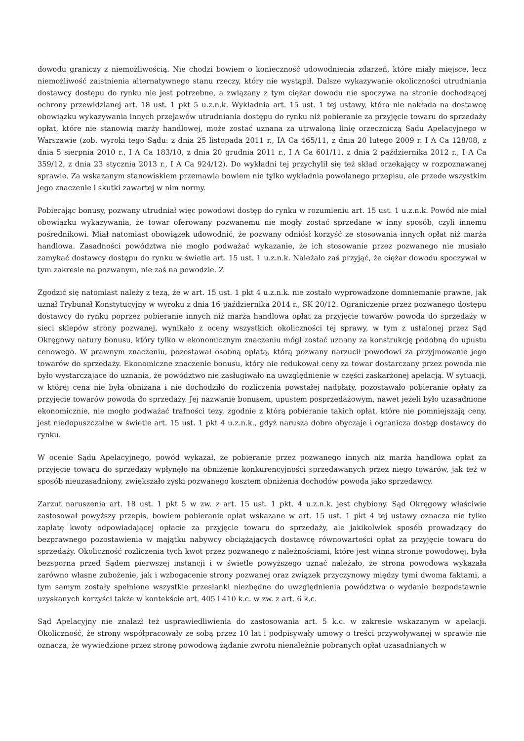dowodu graniczy z niemożliwością. Nie chodzi bowiem o konieczność udowodnienia zdarzeń, które miały miejsce, lecz niemożliwość zaistnienia alternatywnego stanu rzeczy, który nie wystąpił. Dalsze wykazywanie okoliczności utrudniania dostawcy dostępu do rynku nie jest potrzebne, a związany z tym ciężar dowodu nie spoczywa na stronie dochodzącej ochrony przewidzianej art. 18 ust. 1 pkt 5 u.z.n.k. Wykładnia art. 15 ust. 1 tej ustawy, która nie nakłada na dostawcę obowiązku wykazywania innych przejawów utrudniania dostępu do rynku niż pobieranie za przyjęcie towaru do sprzedaży opłat, które nie stanowią marży handlowej, może zostać uznana za utrwaloną linię orzeczniczą Sądu Apelacyjnego w Warszawie (zob. wyroki tego Sądu: z dnia 25 listopada 2011 r., IA Ca 465/11, z dnia 20 lutego 2009 r. I A Ca 128/08, z dnia 5 sierpnia 2010 r., I A Ca 183/10, z dnia 20 grudnia 2011 r., I A Ca 601/11, z dnia 2 października 2012 r., I A Ca 359/12, z dnia 23 stycznia 2013 r., I A Ca 924/12). Do wykładni tej przychylił się też skład orzekający w rozpoznawanej sprawie. Za wskazanym stanowiskiem przemawia bowiem nie tylko wykładnia powołanego przepisu, ale przede wszystkim jego znaczenie i skutki zawartej w nim normy.
Pobierając bonusy, pozwany utrudniał więc powodowi dostęp do rynku w rozumieniu art. 15 ust. 1 u.z.n.k. Powód nie miał obowiązku wykazywania, że towar oferowany pozwanemu nie mogły zostać sprzedane w inny sposób, czyli innemu pośrednikowi. Miał natomiast obowiązek udowodnić, że pozwany odniósł korzyść ze stosowania innych opłat niż marża handlowa. Zasadności powództwa nie mogło podważać wykazanie, że ich stosowanie przez pozwanego nie musiało zamykać dostawcy dostępu do rynku w świetle art. 15 ust. 1 u.z.n.k. Należało zaś przyjąć, że ciężar dowodu spoczywał w tym zakresie na pozwanym, nie zaś na powodzie. Z
Zgodzić się natomiast należy z tezą, że w art. 15 ust. 1 pkt 4 u.z.n.k. nie zostało wyprowadzone domniemanie prawne, jak uznał Trybunał Konstytucyjny w wyroku z dnia 16 października 2014 r., SK 20/12. Ograniczenie przez pozwanego dostępu dostawcy do rynku poprzez pobieranie innych niż marża handlowa opłat za przyjęcie towarów powoda do sprzedaży w sieci sklepów strony pozwanej, wynikało z oceny wszystkich okoliczności tej sprawy, w tym z ustalonej przez Sąd Okręgowy natury bonusu, który tylko w ekonomicznym znaczeniu mógł zostać uznany za konstrukcję podobną do upustu cenowego. W prawnym znaczeniu, pozostawał osobną opłatą, którą pozwany narzucił powodowi za przyjmowanie jego towarów do sprzedaży. Ekonomiczne znaczenie bonusu, który nie redukował ceny za towar dostarczany przez powoda nie było wystarczające do uznania, że powództwo nie zasługiwało na uwzględnienie w części zaskarżonej apelacją. W sytuacji, w której cena nie była obniżana i nie dochodziło do rozliczenia powstałej nadpłaty, pozostawało pobieranie opłaty za przyjęcie towarów powoda do sprzedaży. Jej nazwanie bonusem, upustem posprzedażowym, nawet jeżeli było uzasadnione ekonomicznie, nie mogło podważać trafności tezy, zgodnie z którą pobieranie takich opłat, które nie pomniejszają ceny, jest niedopuszczalne w świetle art. 15 ust. 1 pkt 4 u.z.n.k., gdyż narusza dobre obyczaje i ogranicza dostęp dostawcy do rynku.
W ocenie Sądu Apelacyjnego, powód wykazał, że pobieranie przez pozwanego innych niż marża handlowa opłat za przyjęcie towaru do sprzedaży wpłynęło na obniżenie konkurencyjności sprzedawanych przez niego towarów, jak też w sposób nieuzasadniony, zwiększało zyski pozwanego kosztem obniżenia dochodów powoda jako sprzedawcy.
Zarzut naruszenia art. 18 ust. 1 pkt 5 w zw. z art. 15 ust. 1 pkt. 4 u.z.n.k. jest chybiony. Sąd Okręgowy właściwie zastosował powyższy przepis, bowiem pobieranie opłat wskazane w art. 15 ust. 1 pkt 4 tej ustawy oznacza nie tylko zapłatę kwoty odpowiadającej opłacie za przyjęcie towaru do sprzedaży, ale jakikolwiek sposób prowadzący do bezprawnego pozostawienia w majątku nabywcy obciążających dostawcę równowartości opłat za przyjęcie towaru do sprzedaży. Okoliczność rozliczenia tych kwot przez pozwanego z należnościami, które jest winna stronie powodowej, była bezsporna przed Sądem pierwszej instancji i w świetle powyższego uznać należało, że strona powodowa wykazała zarówno własne zubożenie, jak i wzbogacenie strony pozwanej oraz związek przyczynowy między tymi dwoma faktami, a tym samym zostały spełnione wszystkie przesłanki niezbędne do uwzględnienia powództwa o wydanie bezpodstawnie uzyskanych korzyści także w kontekście art. 405 i 410 k.c. w zw. z art. 6 k.c.
Sąd Apelacyjny nie znalazł też usprawiedliwienia do zastosowania art. 5 k.c. w zakresie wskazanym w apelacji. Okoliczność, że strony współpracowały ze sobą przez 10 lat i podpisywały umowy o treści przywoływanej w sprawie nie oznacza, że wywiedzione przez stronę powodową żądanie zwrotu nienależnie pobranych opłat uzasadnianych w